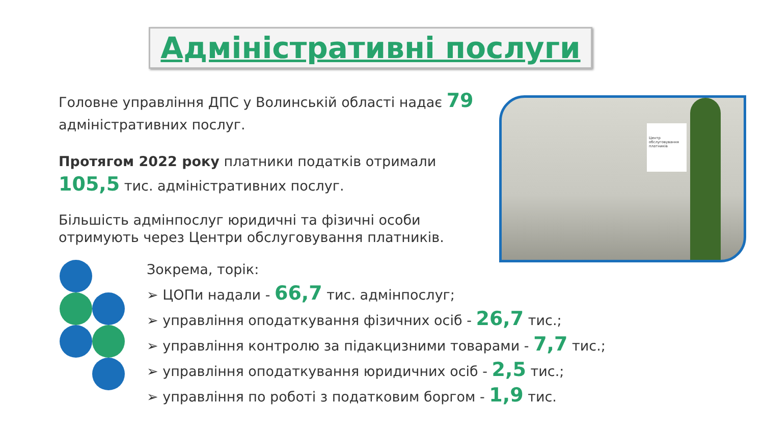Адміністративні послуги
Головне управління ДПС у Волинській області надає 79 адміністративних послуг.
Протягом 2022 року платники податків отримали 105,5 тис. адміністративних послуг.
Більшість адмінпослуг юридичні та фізичні особи отримують через Центри обслуговування платників.
Центр обслуговування платників
Зокрема, торік:
➢ ЦОПи надали - 66,7 тис. адмінпослуг;
➢ управління оподаткування фізичних осіб - 26,7 тис.;
➢ управління контролю за підакцизними товарами - 7,7 тис.;
➢ управління оподаткування юридичних осіб - 2,5 тис.;
➢ управління по роботі з податковим боргом - 1,9 тис.